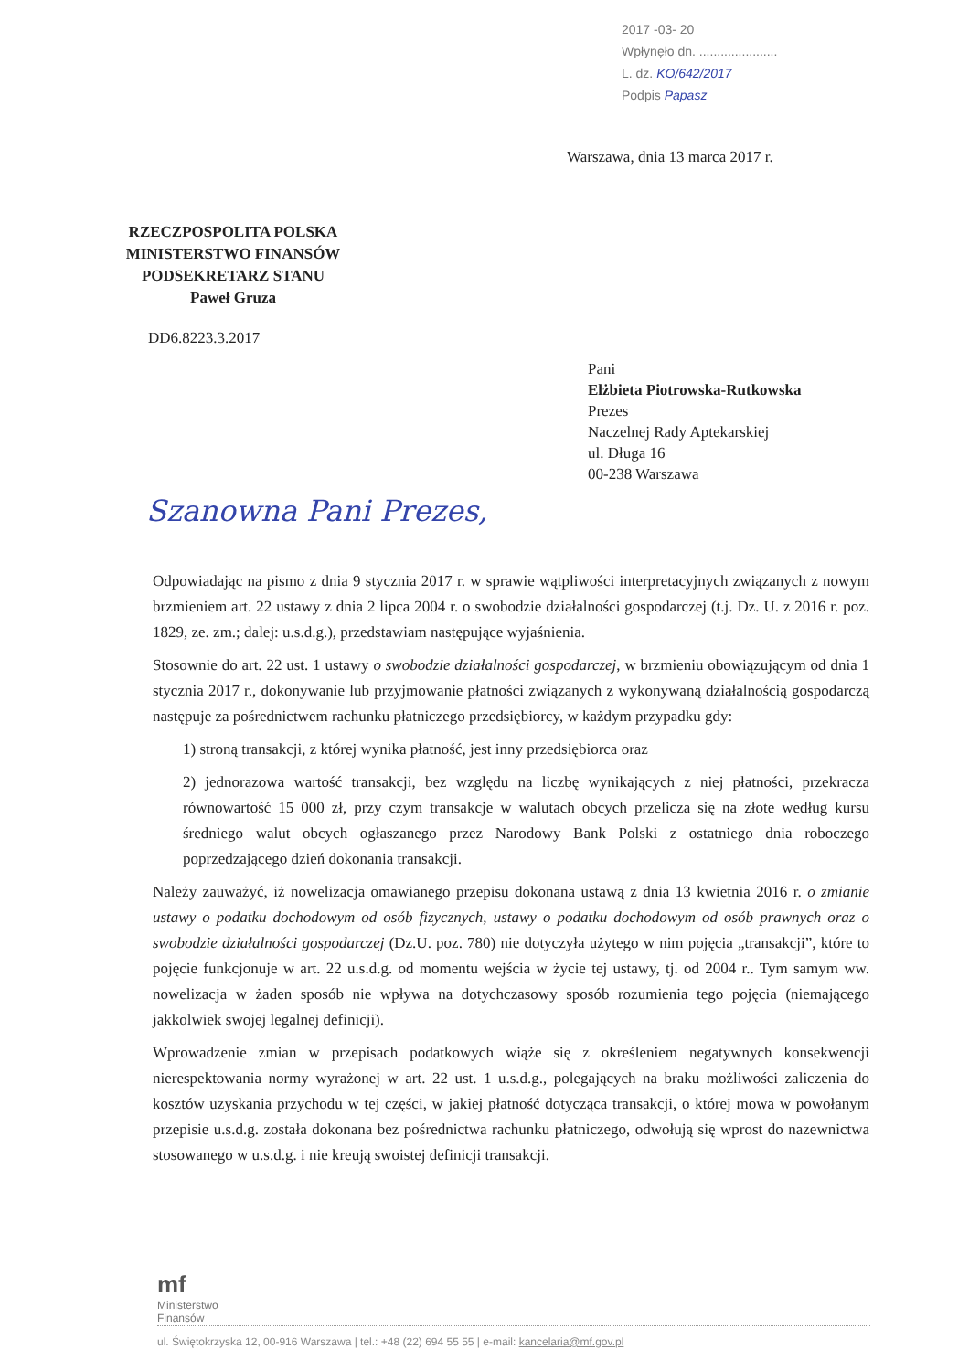2017 -03- 20
Wpłynęło dn. ......................
L. dz. KO/642/2017
Podpis Papasz
Warszawa, dnia 13 marca 2017 r.
RZECZPOSPOLITA POLSKA
MINISTERSTWO FINANSÓW
PODSEKRETARZ STANU
Paweł Gruza
DD6.8223.3.2017
Pani
Elżbieta Piotrowska-Rutkowska
Prezes
Naczelnej Rady Aptekarskiej
ul. Długa 16
00-238 Warszawa
Szanowna Pani Prezes,
Odpowiadając na pismo z dnia 9 stycznia 2017 r. w sprawie wątpliwości interpretacyjnych związanych z nowym brzmieniem art. 22 ustawy z dnia 2 lipca 2004 r. o swobodzie działalności gospodarczej (t.j. Dz. U. z 2016 r. poz. 1829, ze. zm.; dalej: u.s.d.g.), przedstawiam następujące wyjaśnienia.
Stosownie do art. 22 ust. 1 ustawy o swobodzie działalności gospodarczej, w brzmieniu obowiązującym od dnia 1 stycznia 2017 r., dokonywanie lub przyjmowanie płatności związanych z wykonywaną działalnością gospodarczą następuje za pośrednictwem rachunku płatniczego przedsiębiorcy, w każdym przypadku gdy:
1) stroną transakcji, z której wynika płatność, jest inny przedsiębiorca oraz
2) jednorazowa wartość transakcji, bez względu na liczbę wynikających z niej płatności, przekracza równowartość 15 000 zł, przy czym transakcje w walutach obcych przelicza się na złote według kursu średniego walut obcych ogłaszanego przez Narodowy Bank Polski z ostatniego dnia roboczego poprzedzającego dzień dokonania transakcji.
Należy zauważyć, iż nowelizacja omawianego przepisu dokonana ustawą z dnia 13 kwietnia 2016 r. o zmianie ustawy o podatku dochodowym od osób fizycznych, ustawy o podatku dochodowym od osób prawnych oraz o swobodzie działalności gospodarczej (Dz.U. poz. 780) nie dotyczyła użytego w nim pojęcia „transakcji”, które to pojęcie funkcjonuje w art. 22 u.s.d.g. od momentu wejścia w życie tej ustawy, tj. od 2004 r.. Tym samym ww. nowelizacja w żaden sposób nie wpływa na dotychczasowy sposób rozumienia tego pojęcia (niemającego jakkolwiek swojej legalnej definicji).
Wprowadzenie zmian w przepisach podatkowych wiąże się z określeniem negatywnych konsekwencji nierespektowania normy wyrażonej w art. 22 ust. 1 u.s.d.g., polegających na braku możliwości zaliczenia do kosztów uzyskania przychodu w tej części, w jakiej płatność dotycząca transakcji, o której mowa w powołanym przepisie u.s.d.g. została dokonana bez pośrednictwa rachunku płatniczego, odwołują się wprost do nazewnictwa stosowanego w u.s.d.g. i nie kreują swoistej definicji transakcji.
mf
Ministerstwo
Finansów
ul. Świętokrzyska 12, 00-916 Warszawa | tel.: +48 (22) 694 55 55 | e-mail: kancelaria@mf.gov.pl